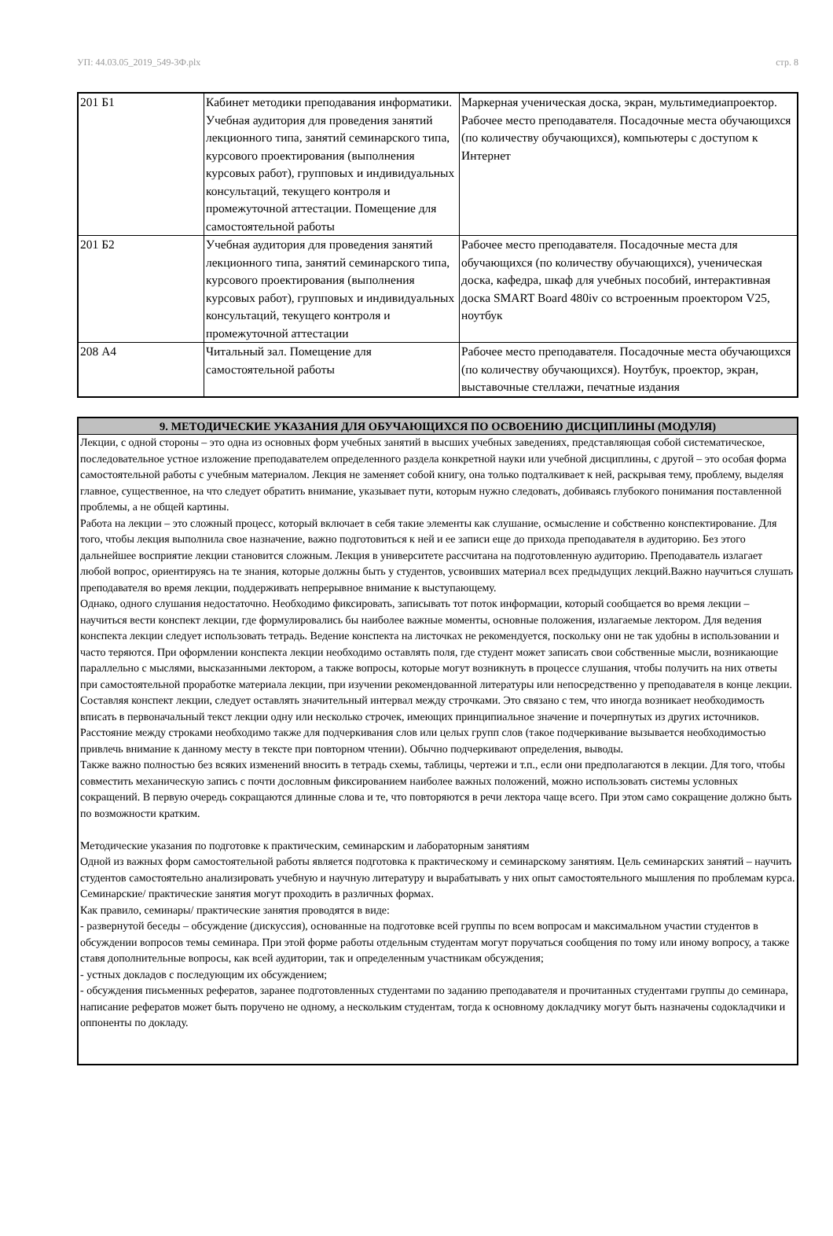УП: 44.03.05_2019_549-3Ф.plx стр. 8
| 201 Б1 | Кабинет методики преподавания информатики. Учебная аудитория для проведения занятий лекционного типа, занятий семинарского типа, курсового проектирования (выполнения курсовых работ), групповых и индивидуальных консультаций, текущего контроля и промежуточной аттестации. Помещение для самостоятельной работы | Маркерная ученическая доска, экран, мультимедиапроектор. Рабочее место преподавателя. Посадочные места обучающихся (по количеству обучающихся), компьютеры с доступом к Интернет |
| 201 Б2 | Учебная аудитория для проведения занятий лекционного типа, занятий семинарского типа, курсового проектирования (выполнения курсовых работ), групповых и индивидуальных консультаций, текущего контроля и промежуточной аттестации | Рабочее место преподавателя. Посадочные места для обучающихся (по количеству обучающихся), ученическая доска, кафедра, шкаф для учебных пособий, интерактивная доска SMART Board 480iv со встроенным проектором V25, ноутбук |
| 208 А4 | Читальный зал. Помещение для самостоятельной работы | Рабочее место преподавателя. Посадочные места обучающихся (по количеству обучающихся). Ноутбук, проектор, экран, выставочные стеллажи, печатные издания |
| 9. МЕТОДИЧЕСКИЕ УКАЗАНИЯ ДЛЯ ОБУЧАЮЩИХСЯ ПО ОСВОЕНИЮ ДИСЦИПЛИНЫ (МОДУЛЯ) |
| Лекции, с одной стороны – это одна из основных форм учебных занятий в высших учебных заведениях, представляющая собой систематическое, последовательное устное изложение преподавателем определенного раздела конкретной науки или учебной дисциплины, с другой – это особая форма самостоятельной работы с учебным материалом. Лекция не заменяет собой книгу, она только подталкивает к ней, раскрывая тему, проблему, выделяя главное, существенное, на что следует обратить внимание, указывает пути, которым нужно следовать, добиваясь глубокого понимания поставленной проблемы, а не общей картины. Работа на лекции – это сложный процесс, который включает в себя такие элементы как слушание, осмысление и собственно конспектирование. Для того, чтобы лекция выполнила свое назначение, важно подготовиться к ней и ее записи еще до прихода преподавателя в аудиторию. Без этого дальнейшее восприятие лекции становится сложным. Лекция в университете рассчитана на подготовленную аудиторию. Преподаватель излагает любой вопрос, ориентируясь на те знания, которые должны быть у студентов, усвоивших материал всех предыдущих лекций.Важно научиться слушать преподавателя во время лекции, поддерживать непрерывное внимание к выступающему. Однако, одного слушания недостаточно. Необходимо фиксировать, записывать тот поток информации, который сообщается во время лекции – научиться вести конспект лекции, где формулировались бы наиболее важные моменты, основные положения, излагаемые лектором. Для ведения конспекта лекции следует использовать тетрадь. Ведение конспекта на листочках не рекомендуется, поскольку они не так удобны в использовании и часто теряются. При оформлении конспекта лекции необходимо оставлять поля, где студент может записать свои собственные мысли, возникающие параллельно с мыслями, высказанными лектором, а также вопросы, которые могут возникнуть в процессе слушания, чтобы получить на них ответы при самостоятельной проработке материала лекции, при изучении рекомендованной литературы или непосредственно у преподавателя в конце лекции. Составляя конспект лекции, следует оставлять значительный интервал между строчками. Это связано с тем, что иногда возникает необходимость вписать в первоначальный текст лекции одну или несколько строчек, имеющих принципиальное значение и почерпнутых из других источников. Расстояние между строками необходимо также для подчеркивания слов или целых групп слов (такое подчеркивание вызывается необходимостью привлечь внимание к данному месту в тексте при повторном чтении). Обычно подчеркивают определения, выводы. Также важно полностью без всяких изменений вносить в тетрадь схемы, таблицы, чертежи и т.п., если они предполагаются в лекции. Для того, чтобы совместить механическую запись с почти дословным фиксированием наиболее важных положений, можно использовать системы условных сокращений. В первую очередь сокращаются длинные слова и те, что повторяются в речи лектора чаще всего. При этом само сокращение должно быть по возможности кратким. Методические указания по подготовке к практическим, семинарским и лабораторным занятиям Одной из важных форм самостоятельной работы является подготовка к практическому и семинарскому занятиям. Цель семинарских занятий – научить студентов самостоятельно анализировать учебную и научную литературу и вырабатывать у них опыт самостоятельного мышления по проблемам курса. Семинарские/ практические занятия могут проходить в различных формах. Как правило, семинары/ практические занятия проводятся в виде: - развернутой беседы – обсуждение (дискуссия), основанные на подготовке всей группы по всем вопросам и максимальном участии студентов в обсуждении вопросов темы семинара. При этой форме работы отдельным студентам могут поручаться сообщения по тому или иному вопросу, а также ставя дополнительные вопросы, как всей аудитории, так и определенным участникам обсуждения; - устных докладов с последующим их обсуждением; - обсуждения письменных рефератов, заранее подготовленных студентами по заданию преподавателя и прочитанных студентами группы до семинара, написание рефератов может быть поручено не одному, а нескольким студентам, тогда к основному докладчику могут быть назначены содокладчики и оппоненты по докладу. |